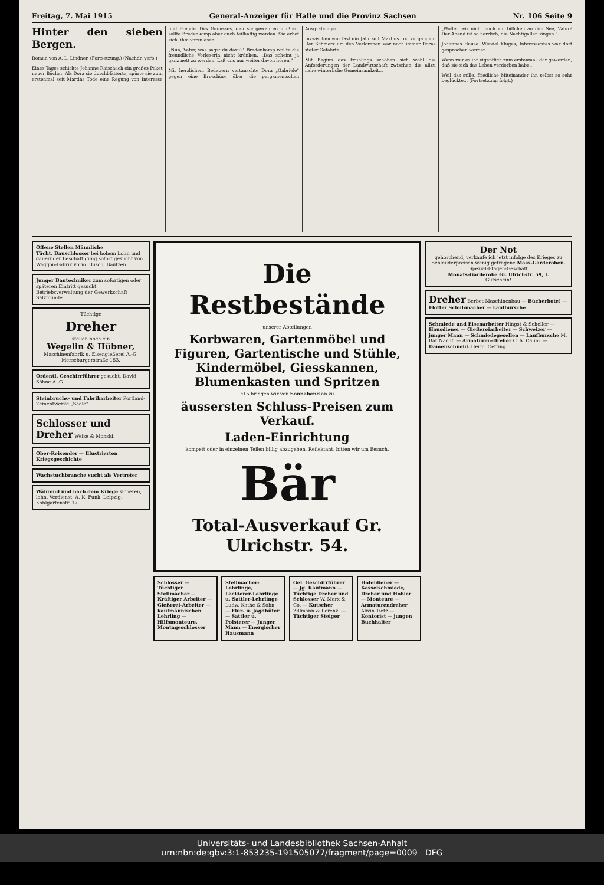Freitag, 7. Mai 1915 General-Anzeiger für Halle und die Provinz Sachsen Nr. 106 Seite 9
Hinter den sieben Bergen.
Roman von A. L. Lindner. (Fortsetzung.) (Nachdr. verb.)
Eines Tages schickte Johanne Raischach ein großes Paket neuer Bücher. Als Dora sie durchblätterte, spürte sie zum erstenmal seit Martins Tode eine Regung von Interesse und Freude. Des Genusses, den sie gewähren mußten, sollte Bredenkamp aber auch teilhaftig werden. Sie erbot sich, ihm vorzulesen...
„Nun, Vater, was sagst du dazu?" Bredenkamp wollte die freundliche Vorleserin nicht kränken. „Das scheint ja ganz nett zu werden. Laß uns nur weiter davon hören."
Mit herzlichem Bedauern vertauschte Dora „Gabriele" gegen eine Broschüre über die pergamenischen Ausgrabungen...
Inzwischen war fast ein Jahr seit Martins Tod vergangen. Der Schmerz um den Verlorenen war noch immer Doras steter Gefährte...
Mit Beginn des Frühlings schoben sich wohl die Anforderungen der Landwirtschaft zwischen die allzu nahe winterliche Gemeinsamkeit...
„Wollen wir nicht noch ein bißchen an den See, Vater? Der Abend ist so herrlich, die Nachtigallen singen."
Johannes Hause. Wieviel Kluges, Interessantes war dort gesprochen worden...
Wann war es ihr eigentlich zum erstenmal klar geworden, daß sie sich das Leben verdorben habe...
Weil das stille, friedliche Miteinander ihn selbst so sehr beglückte... (Fortsetzung folgt.)
Offene Stellen Männliche
Tücht. Bauschlosser bei hohem Lohn und dauernder Beschäftigung sofort gesucht von Waggon-Fabrik vorm. Busch, Bautzen.
Junger Bautechniker zum sofortigen oder späteren Eintritt gesucht. Betriebsverwaltung der Gewerkschaft Salzmünde.
Tüchtige
Dreher
stellen noch ein
Wegelin & Hübner,
Maschinenfabrik u. Eisengießerei A.-G.
Merseburgerstraße 153.
Ordentl. Geschirrführer gesucht. David Söhne A.-G.
Steinbruchs- und Fabrikarbeiter Portland-Zementwerke „Saale"
Schlosser und Dreher Weise & Monski.
Ober-Reisender — Illustrierten Kriegsgeschichte
Wachstuchbranche sucht als Vertreter
Während und nach dem Kriege sicheren, lohn. Verdienst. A. K. Funk, Leipzig, Kohlgartenstr. 17.
Die Restbestände
unserer Abteilungen
Korbwaren, Gartenmöbel und Figuren, Gartentische und Stühle, Kindermöbel, Giesskannen, Blumenkasten und Spritzen
e15 bringen wir von Sonnabend an zu
äussersten Schluss-Preisen zum Verkauf.
Laden-Einrichtung
kompett oder in einzelnen Teilen billig abzugeben. Reflektant. bitten wir um Besuch.
Bär
Total-Ausverkauf Gr. Ulrichstr. 54.
Schlosser — Tüchtiger Stellmacher — Kräftiger Arbeiter — Gießerei-Arbeiter — kaufmännischen Lehrling — Hilfsmonteure, Montageschlosser
Stellmacher-Lehrlinge, Lackierer-Lehrlinge u. Sattler-Lehrlinge Ludw. Kathe & Sohn. — Flur- u. Jagdhüter — Sattler u. Polsterer — Junger Mann — Energischer Hausmann
Gel. Geschirrführer — Jg. Kaufmann — Tüchtige Dreher und Schlosser W. Marx & Co. — Kutscher Zillmann & Lorenz. — Tüchtiger Steiger
Hoteldiener — Kesselschmiede, Dreher und Hobler — Monteure — Armaturendreher Alwin Tietz — Kontorist — jungen Buchhalter
Der Not
gehorchend, verkaufe ich jetzt infolge des Krieges zu Schleuderpreisen wenig getragene Mass-Garderoben.
Spezial-Etagen-Geschäft
Monats-Garderobe Gr. Ulrichstr. 59, I.
Gutschein!
Dreher Berbet-Maschinenbau — Bücherbote! — Flotter Schuhmacher — Laufbursche
Schmiede und Eisenarbeiter Hingst & Scheller — Hausdiener — Gießereiarbeiter — Schweizer — junger Mann — Schmiedegesellen — Laufbursche M. Bär Nachf. — Armaturen-Dreher C. A. Calim. — Damenschneid. Herm. Oetting.
Universitäts- und Landesbibliothek Sachsen-Anhalt
urn:nbn:de:gbv:3:1-853235-191505077/fragment/page=0009 DFG